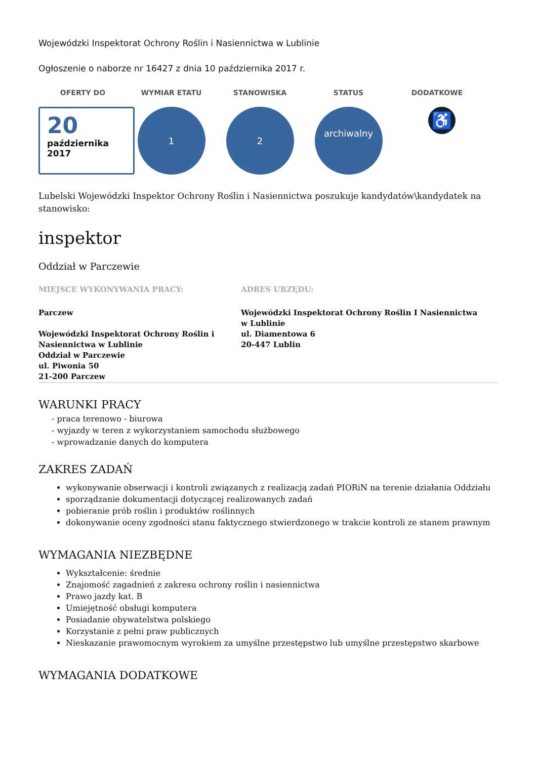Wojewódzki Inspektorat Ochrony Roślin i Nasiennictwa w Lublinie
Ogłoszenie o naborze nr 16427 z dnia 10 października 2017 r.
OFERTY DO
20
października
2017
WYMIAR ETATU
1
STANOWISKA
2
STATUS
archiwalny
DODATKOWE
♿
Lubelski Wojewódzki Inspektor Ochrony Roślin i Nasiennictwa poszukuje kandydatów\kandydatek na stanowisko:
inspektor
Oddział w Parczewie
MIEJSCE WYKONYWANIA PRACY:
Parczew
Wojewódzki Inspektorat Ochrony Roślin i Nasiennictwa w Lublinie
Oddział w Parczewie
ul. Piwonia 50
21-200 Parczew
ADRES URZĘDU:
Wojewódzki Inspektorat Ochrony Roślin I Nasiennictwa w Lublinie
ul. Diamentowa 6
20-447 Lublin
WARUNKI PRACY
- praca terenowo - biurowa
- wyjazdy w teren z wykorzystaniem samochodu służbowego
- wprowadzanie danych do komputera
ZAKRES ZADAŃ
wykonywanie obserwacji i kontroli związanych z realizacją zadań PIORiN na terenie działania Oddziału
sporządzanie dokumentacji dotyczącej realizowanych zadań
pobieranie prób roślin i produktów roślinnych
dokonywanie oceny zgodności stanu faktycznego stwierdzonego w trakcie kontroli ze stanem prawnym
WYMAGANIA NIEZBĘDNE
Wykształcenie: średnie
Znajomość zagadnień z zakresu ochrony roślin i nasiennictwa
Prawo jazdy kat. B
Umiejętność obsługi komputera
Posiadanie obywatelstwa polskiego
Korzystanie z pełni praw publicznych
Nieskazanie prawomocnym wyrokiem za umyślne przestępstwo lub umyślne przestępstwo skarbowe
WYMAGANIA DODATKOWE